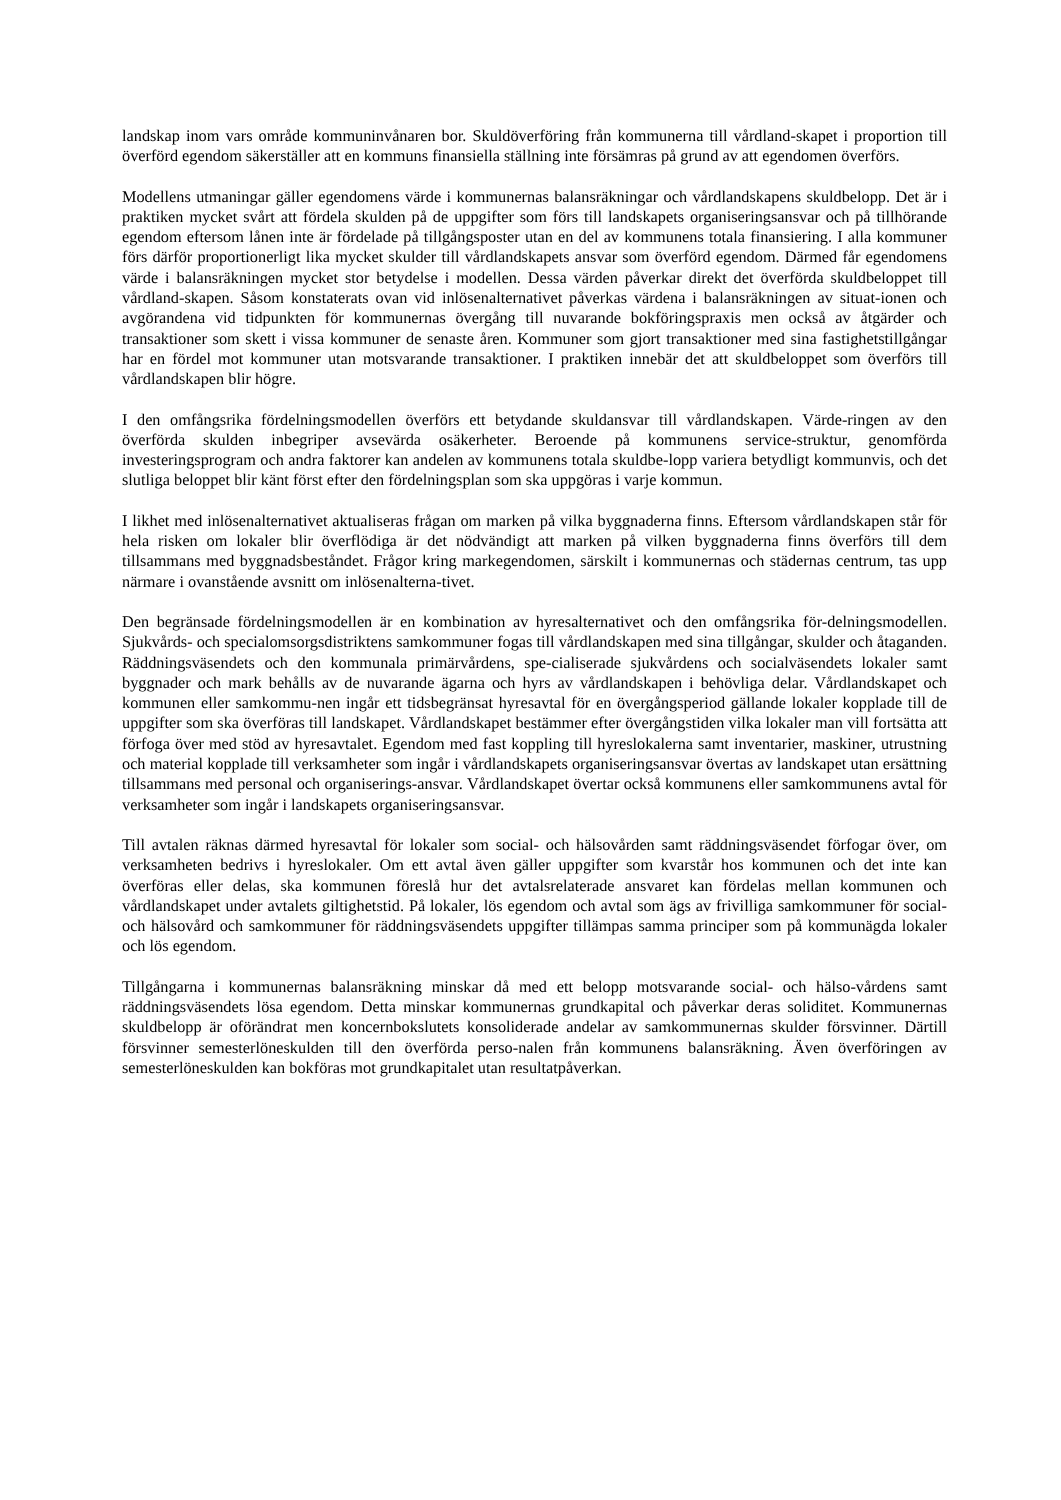landskap inom vars område kommuninvånaren bor. Skuldöverföring från kommunerna till vårdland-skapet i proportion till överförd egendom säkerställer att en kommuns finansiella ställning inte försämras på grund av att egendomen överförs.
Modellens utmaningar gäller egendomens värde i kommunernas balansräkningar och vårdlandskapens skuldbelopp. Det är i praktiken mycket svårt att fördela skulden på de uppgifter som förs till landskapets organiseringsansvar och på tillhörande egendom eftersom lånen inte är fördelade på tillgångsposter utan en del av kommunens totala finansiering. I alla kommuner förs därför proportionerligt lika mycket skulder till vårdlandskapets ansvar som överförd egendom. Därmed får egendomens värde i balansräkningen mycket stor betydelse i modellen. Dessa värden påverkar direkt det överförda skuldbeloppet till vårdland-skapen. Såsom konstaterats ovan vid inlösenalternativet påverkas värdena i balansräkningen av situat-ionen och avgörandena vid tidpunkten för kommunernas övergång till nuvarande bokföringspraxis men också av åtgärder och transaktioner som skett i vissa kommuner de senaste åren. Kommuner som gjort transaktioner med sina fastighetstillgångar har en fördel mot kommuner utan motsvarande transaktioner. I praktiken innebär det att skuldbeloppet som överförs till vårdlandskapen blir högre.
I den omfångsrika fördelningsmodellen överförs ett betydande skuldansvar till vårdlandskapen. Värde-ringen av den överförda skulden inbegriper avsevärda osäkerheter. Beroende på kommunens service-struktur, genomförda investeringsprogram och andra faktorer kan andelen av kommunens totala skuldbe-lopp variera betydligt kommunvis, och det slutliga beloppet blir känt först efter den fördelningsplan som ska uppgöras i varje kommun.
I likhet med inlösenalternativet aktualiseras frågan om marken på vilka byggnaderna finns. Eftersom vårdlandskapen står för hela risken om lokaler blir överflödiga är det nödvändigt att marken på vilken byggnaderna finns överförs till dem tillsammans med byggnadsbeståndet. Frågor kring markegendomen, särskilt i kommunernas och städernas centrum, tas upp närmare i ovanstående avsnitt om inlösenalterna-tivet.
Den begränsade fördelningsmodellen är en kombination av hyresalternativet och den omfångsrika för-delningsmodellen. Sjukvårds- och specialomsorgsdistriktens samkommuner fogas till vårdlandskapen med sina tillgångar, skulder och åtaganden. Räddningsväsendets och den kommunala primärvårdens, spe-cialiserade sjukvårdens och socialväsendets lokaler samt byggnader och mark behålls av de nuvarande ägarna och hyrs av vårdlandskapen i behövliga delar. Vårdlandskapet och kommunen eller samkommu-nen ingår ett tidsbegränsat hyresavtal för en övergångsperiod gällande lokaler kopplade till de uppgifter som ska överföras till landskapet. Vårdlandskapet bestämmer efter övergångstiden vilka lokaler man vill fortsätta att förfoga över med stöd av hyresavtalet. Egendom med fast koppling till hyreslokalerna samt inventarier, maskiner, utrustning och material kopplade till verksamheter som ingår i vårdlandskapets organiseringsansvar övertas av landskapet utan ersättning tillsammans med personal och organiserings-ansvar. Vårdlandskapet övertar också kommunens eller samkommunens avtal för verksamheter som ingår i landskapets organiseringsansvar.
Till avtalen räknas därmed hyresavtal för lokaler som social- och hälsovården samt räddningsväsendet förfogar över, om verksamheten bedrivs i hyreslokaler. Om ett avtal även gäller uppgifter som kvarstår hos kommunen och det inte kan överföras eller delas, ska kommunen föreslå hur det avtalsrelaterade ansvaret kan fördelas mellan kommunen och vårdlandskapet under avtalets giltighetstid. På lokaler, lös egendom och avtal som ägs av frivilliga samkommuner för social- och hälsovård och samkommuner för räddningsväsendets uppgifter tillämpas samma principer som på kommunägda lokaler och lös egendom.
Tillgångarna i kommunernas balansräkning minskar då med ett belopp motsvarande social- och hälso-vårdens samt räddningsväsendets lösa egendom. Detta minskar kommunernas grundkapital och påverkar deras soliditet. Kommunernas skuldbelopp är oförändrat men koncernbokslutets konsoliderade andelar av samkommunernas skulder försvinner. Därtill försvinner semesterlöneskulden till den överförda perso-nalen från kommunens balansräkning. Även överföringen av semesterlöneskulden kan bokföras mot grundkapitalet utan resultatpåverkan.